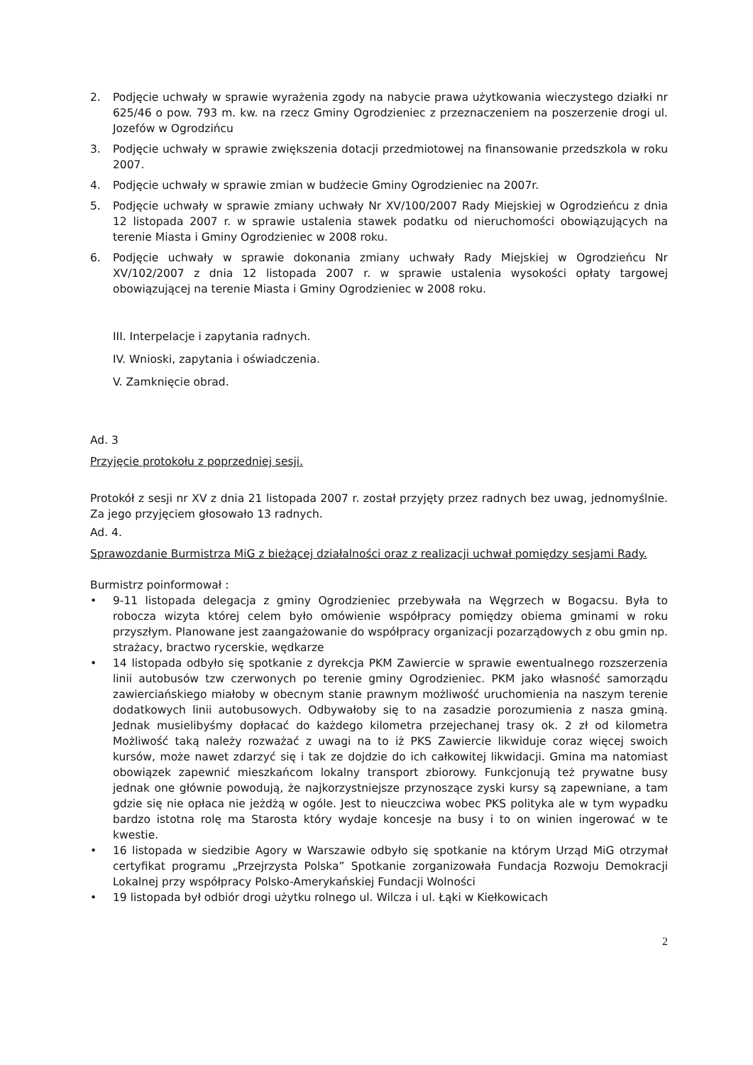2. Podjęcie uchwały w sprawie wyrażenia zgody na nabycie prawa użytkowania wieczystego działki nr 625/46 o pow. 793 m. kw. na rzecz Gminy Ogrodzieniec z przeznaczeniem na poszerzenie drogi ul. Jozefów w Ogrodzińcu
3. Podjęcie uchwały w sprawie zwiększenia dotacji przedmiotowej na finansowanie przedszkola w roku 2007.
4. Podjęcie uchwały w sprawie zmian w budżecie Gminy Ogrodzieniec na 2007r.
5. Podjęcie uchwały w sprawie zmiany uchwały Nr XV/100/2007 Rady Miejskiej w Ogrodzieńcu z dnia 12 listopada 2007 r. w sprawie ustalenia stawek podatku od nieruchomości obowiązujących na terenie Miasta i Gminy Ogrodzieniec w 2008 roku.
6. Podjęcie uchwały w sprawie dokonania zmiany uchwały Rady Miejskiej w Ogrodzieńcu Nr XV/102/2007 z dnia 12 listopada 2007 r. w sprawie ustalenia wysokości opłaty targowej obowiązującej na terenie Miasta i Gminy Ogrodzieniec w 2008 roku.
III. Interpelacje i zapytania radnych.
IV. Wnioski, zapytania i oświadczenia.
V. Zamknięcie obrad.
Ad. 3
Przyjęcie protokołu z poprzedniej sesji.
Protokół z sesji nr XV z dnia 21 listopada 2007 r. został przyjęty przez radnych bez uwag, jednomyślnie. Za jego przyjęciem głosowało 13 radnych.
Ad. 4.
Sprawozdanie Burmistrza MiG z bieżącej działalności oraz z realizacji uchwał pomiędzy sesjami Rady.
Burmistrz poinformował :
• 9-11 listopada delegacja z gminy Ogrodzieniec przebywała na Węgrzech w Bogacsu. Była to robocza wizyta której celem było omówienie współpracy pomiędzy obiema gminami w roku przyszłym. Planowane jest zaangażowanie do współpracy organizacji pozarządowych z obu gmin np. strażacy, bractwo rycerskie, wędkarze
• 14 listopada odbyło się spotkanie z dyrekcja PKM Zawiercie w sprawie ewentualnego rozszerzenia linii autobusów tzw czerwonych po terenie gminy Ogrodzieniec. PKM jako własność samorządu zawierciańskiego miałoby w obecnym stanie prawnym możliwość uruchomienia na naszym terenie dodatkowych linii autobusowych. Odbywałoby się to na zasadzie porozumienia z nasza gminą. Jednak musielibyśmy dopłacać do każdego kilometra przejechanej trasy ok. 2 zł od kilometra Możliwość taką należy rozważać z uwagi na to iż PKS Zawiercie likwiduje coraz więcej swoich kursów, może nawet zdarzyć się i tak ze dojdzie do ich całkowitej likwidacji. Gmina ma natomiast obowiązek zapewnić mieszkańcom lokalny transport zbiorowy. Funkcjonują też prywatne busy jednak one głównie powodują, że najkorzystniejsze przynoszące zyski kursy są zapewniane, a tam gdzie się nie opłaca nie jeżdżą w ogóle. Jest to nieuczciwa wobec PKS polityka ale w tym wypadku bardzo istotna rolę ma Starosta który wydaje koncesje na busy i to on winien ingerować w te kwestie.
• 16 listopada w siedzibie Agory w Warszawie odbyło się spotkanie na którym Urząd MiG otrzymał certyfikat programu „Przejrzysta Polska” Spotkanie zorganizowała Fundacja Rozwoju Demokracji Lokalnej przy współpracy Polsko-Amerykańskiej Fundacji Wolności
• 19 listopada był odbiór drogi użytku rolnego ul. Wilcza i ul. Łąki w Kiełkowicach
2